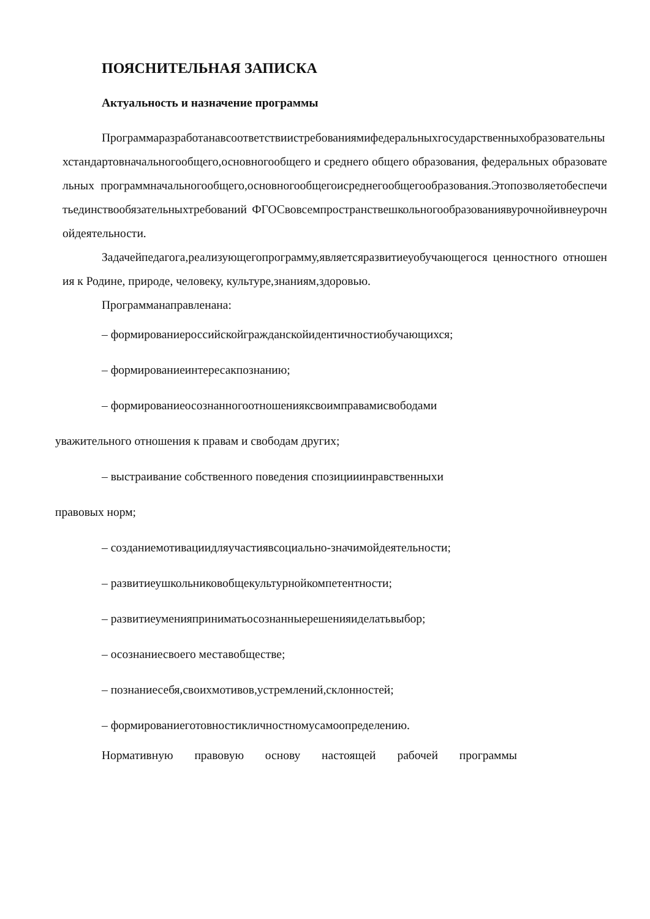ПОЯСНИТЕЛЬНАЯ ЗАПИСКА
Актуальность и назначение программы
Программаразработанавсоответствиистребованиямифедеральныхгосударственныхобразовательныхстандартовначальногообщего,основногообщего и среднего общего образования, федеральных образовательных программначальногообщего,основногообщегоисреднегообщегообразования.Этопозволяетобеспечитьединствообязательныхтребований ФГОСвовсемпространствешкольногообразованиявурочнойивнеурочнойдеятельности.
Задачейпедагога,реализующегопрограмму,являетсяразвитиеуобучающегося ценностного отношения к Родине, природе, человеку, культуре,знаниям,здоровью.
Программанаправленана:
– формированиероссийскойгражданскойидентичностиобучающихся;
– формированиеинтересакпознанию;
– формированиеосознанногоотношенияксвоимправамисвободами
уважительного отношения к правам и свободам других;
– выстраивание собственного поведения спозицииинравственныхи
правовых норм;
– созданиемотивациидляучастиявсоциально-значимойдеятельности;
– развитиеушкольниковобщекультурнойкомпетентности;
– развитиеуменияприниматьосознанныерешенияиделатьвыбор;
– осознаниесвоего меставобществе;
– познаниесебя,своихмотивов,устремлений,склонностей;
– формированиеготовностикличностномусамоопределению.
Нормативную правовую основу настоящей рабочей программы